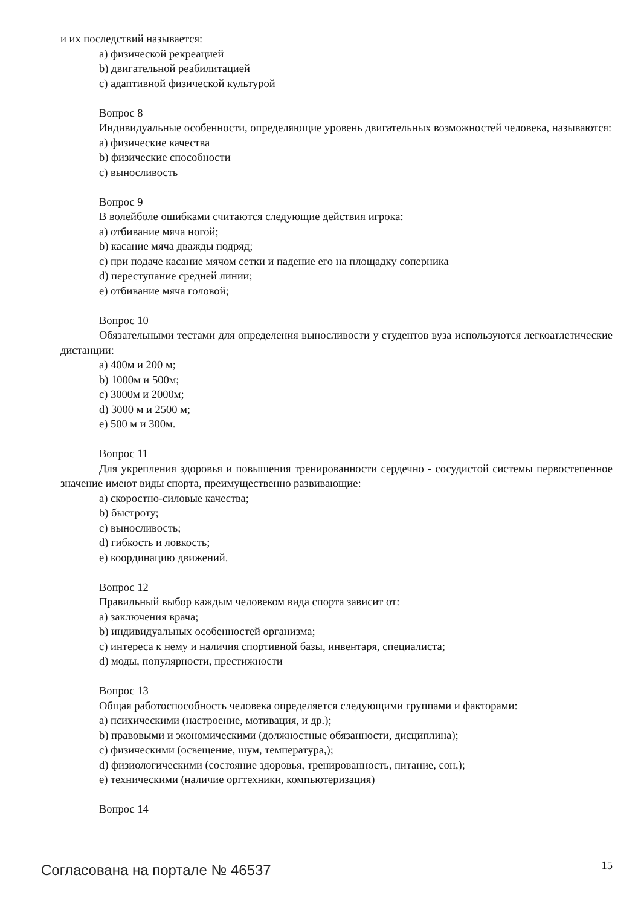и их последствий называется:
a) физической рекреацией
b) двигательной реабилитацией
c) адаптивной физической культурой
Вопрос 8
Индивидуальные особенности, определяющие уровень двигательных возможностей человека, называются:
a) физические качества
b) физические способности
c) выносливость
Вопрос 9
В волейболе ошибками считаются следующие действия игрока:
a) отбивание мяча ногой;
b) касание мяча дважды подряд;
c) при подаче касание мячом сетки и падение его на площадку соперника
d) переступание средней линии;
e) отбивание мяча головой;
Вопрос 10
Обязательными тестами для определения выносливости у студентов вуза используются легкоатлетические дистанции:
a) 400м и 200 м;
b) 1000м и 500м;
c) 3000м и 2000м;
d) 3000 м и 2500 м;
e) 500 м и 300м.
Вопрос 11
Для укрепления здоровья и повышения тренированности сердечно - сосудистой системы первостепенное значение имеют виды спорта, преимущественно развивающие:
a) скоростно-силовые качества;
b) быстроту;
c) выносливость;
d) гибкость и ловкость;
e) координацию движений.
Вопрос 12
Правильный выбор каждым человеком вида спорта зависит от:
a) заключения врача;
b) индивидуальных особенностей организма;
c) интереса к нему и наличия спортивной базы, инвентаря, специалиста;
d) моды, популярности, престижности
Вопрос 13
Общая работоспособность человека определяется следующими группами и факторами:
a) психическими (настроение, мотивация, и др.);
b) правовыми и экономическими (должностные обязанности, дисциплина);
c) физическими (освещение, шум, температура,);
d) физиологическими (состояние здоровья, тренированность, питание, сон,);
e) техническими (наличие оргтехники, компьютеризация)
Вопрос 14
Согласована на портале № 46537 15